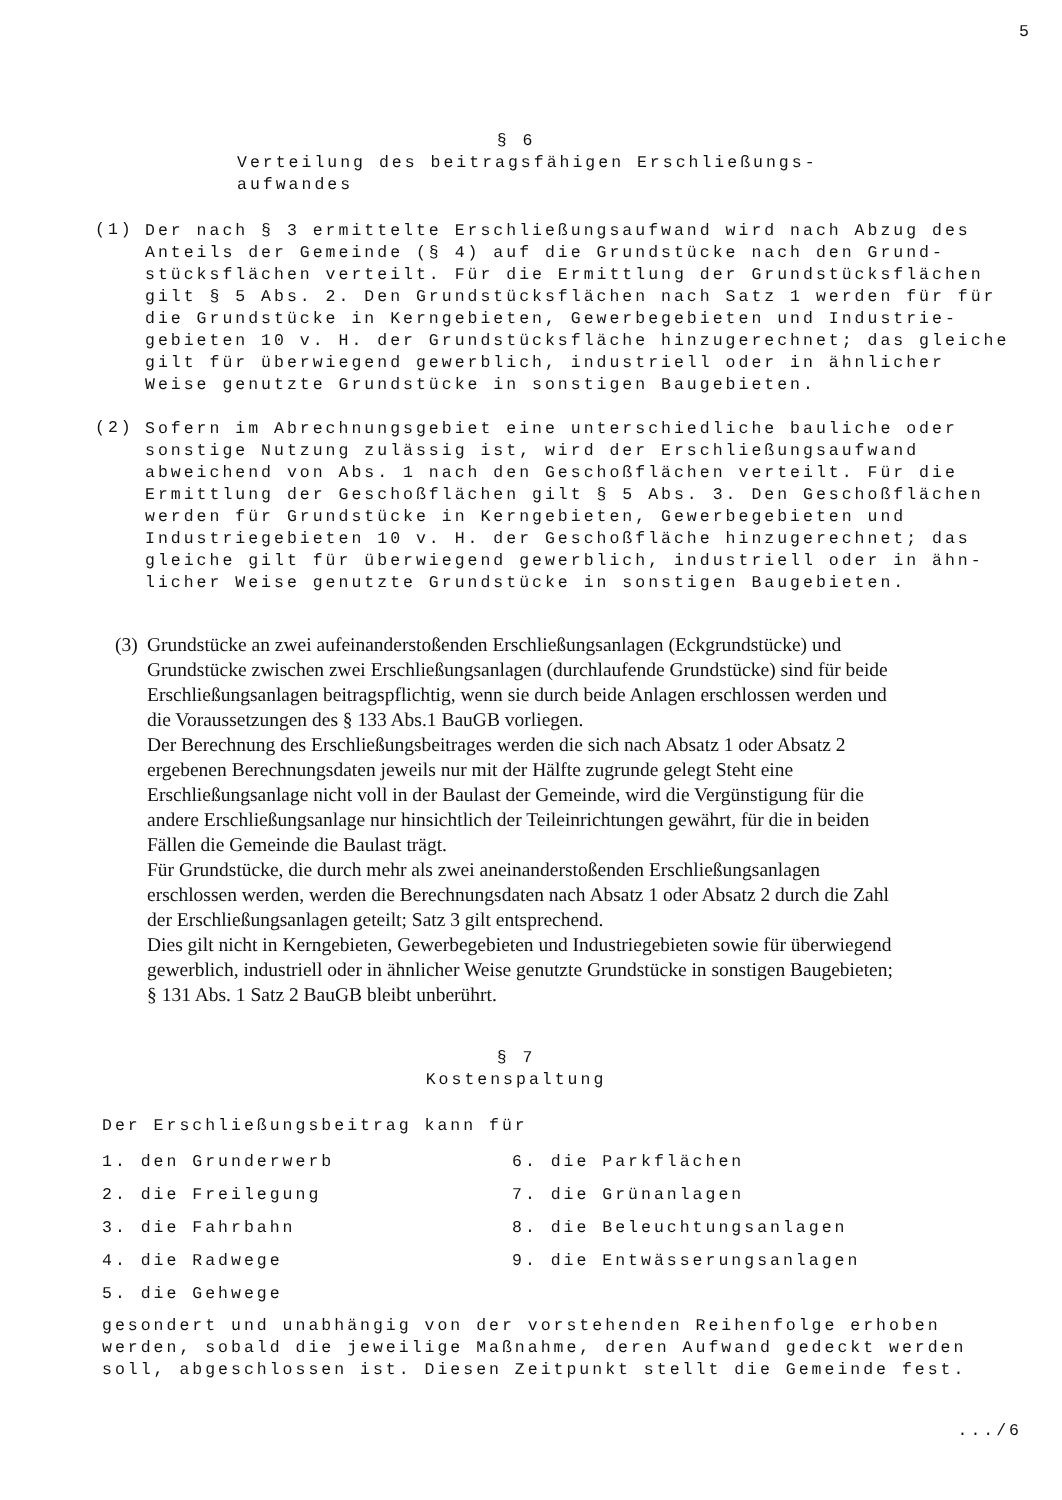5
§ 6
Verteilung des beitragsfähigen Erschließungs-
aufwandes
(1)
Der nach § 3 ermittelte Erschließungsaufwand wird nach Abzug des Anteils der Gemeinde (§ 4) auf die Grundstücke nach den Grund-stücksflächen verteilt. Für die Ermittlung der Grundstücksflächen gilt § 5 Abs. 2. Den Grundstücksflächen nach Satz 1 werden für für die Grundstücke in Kerngebieten, Gewerbegebieten und Industrie-gebieten 10 v. H. der Grundstücksfläche hinzugerechnet; das gleiche gilt für überwiegend gewerblich, industriell oder in ähnlicher Weise genutzte Grundstücke in sonstigen Baugebieten.
(2)
Sofern im Abrechnungsgebiet eine unterschiedliche bauliche oder sonstige Nutzung zulässig ist, wird der Erschließungsaufwand abweichend von Abs. 1 nach den Geschoßflächen verteilt. Für die Ermittlung der Geschoßflächen gilt § 5 Abs. 3. Den Geschoßflächen werden für Grundstücke in Kerngebieten, Gewerbegebieten und Industriegebieten 10 v. H. der Geschoßfläche hinzugerechnet; das gleiche gilt für überwiegend gewerblich, industriell oder in ähn-licher Weise genutzte Grundstücke in sonstigen Baugebieten.
(3)
Grundstücke an zwei aufeinanderstoßenden Erschließungsanlagen (Eckgrundstücke) und Grundstücke zwischen zwei Erschließungsanlagen (durchlaufende Grundstücke) sind für beide Erschließungsanlagen beitragspflichtig, wenn sie durch beide Anlagen erschlossen werden und die Voraussetzungen des § 133 Abs.1 BauGB vorliegen.
Der Berechnung des Erschließungsbeitrages werden die sich nach Absatz 1 oder Absatz 2 ergebenen Berechnungsdaten jeweils nur mit der Hälfte zugrunde gelegt Steht eine Erschließungsanlage nicht voll in der Baulast der Gemeinde, wird die Vergünstigung für die andere Erschließungsanlage nur hinsichtlich der Teileinrichtungen gewährt, für die in beiden Fällen die Gemeinde die Baulast trägt.
Für Grundstücke, die durch mehr als zwei aneinanderstoßenden Erschließungsanlagen erschlossen werden, werden die Berechnungsdaten nach Absatz 1 oder Absatz 2 durch die Zahl der Erschließungsanlagen geteilt; Satz 3 gilt entsprechend.
Dies gilt nicht in Kerngebieten, Gewerbegebieten und Industriegebieten sowie für überwiegend gewerblich, industriell oder in ähnlicher Weise genutzte Grundstücke in sonstigen Baugebieten; § 131 Abs. 1 Satz 2 BauGB bleibt unberührt.
§ 7
Kostenspaltung
Der Erschließungsbeitrag kann für
1. den Grunderwerb
6. die Parkflächen
2. die Freilegung
7. die Grünanlagen
3. die Fahrbahn
8. die Beleuchtungsanlagen
4. die Radwege
9. die Entwässerungsanlagen
5. die Gehwege
gesondert und unabhängig von der vorstehenden Reihenfolge erhoben werden, sobald die jeweilige Maßnahme, deren Aufwand gedeckt werden soll, abgeschlossen ist. Diesen Zeitpunkt stellt die Gemeinde fest.
.../6